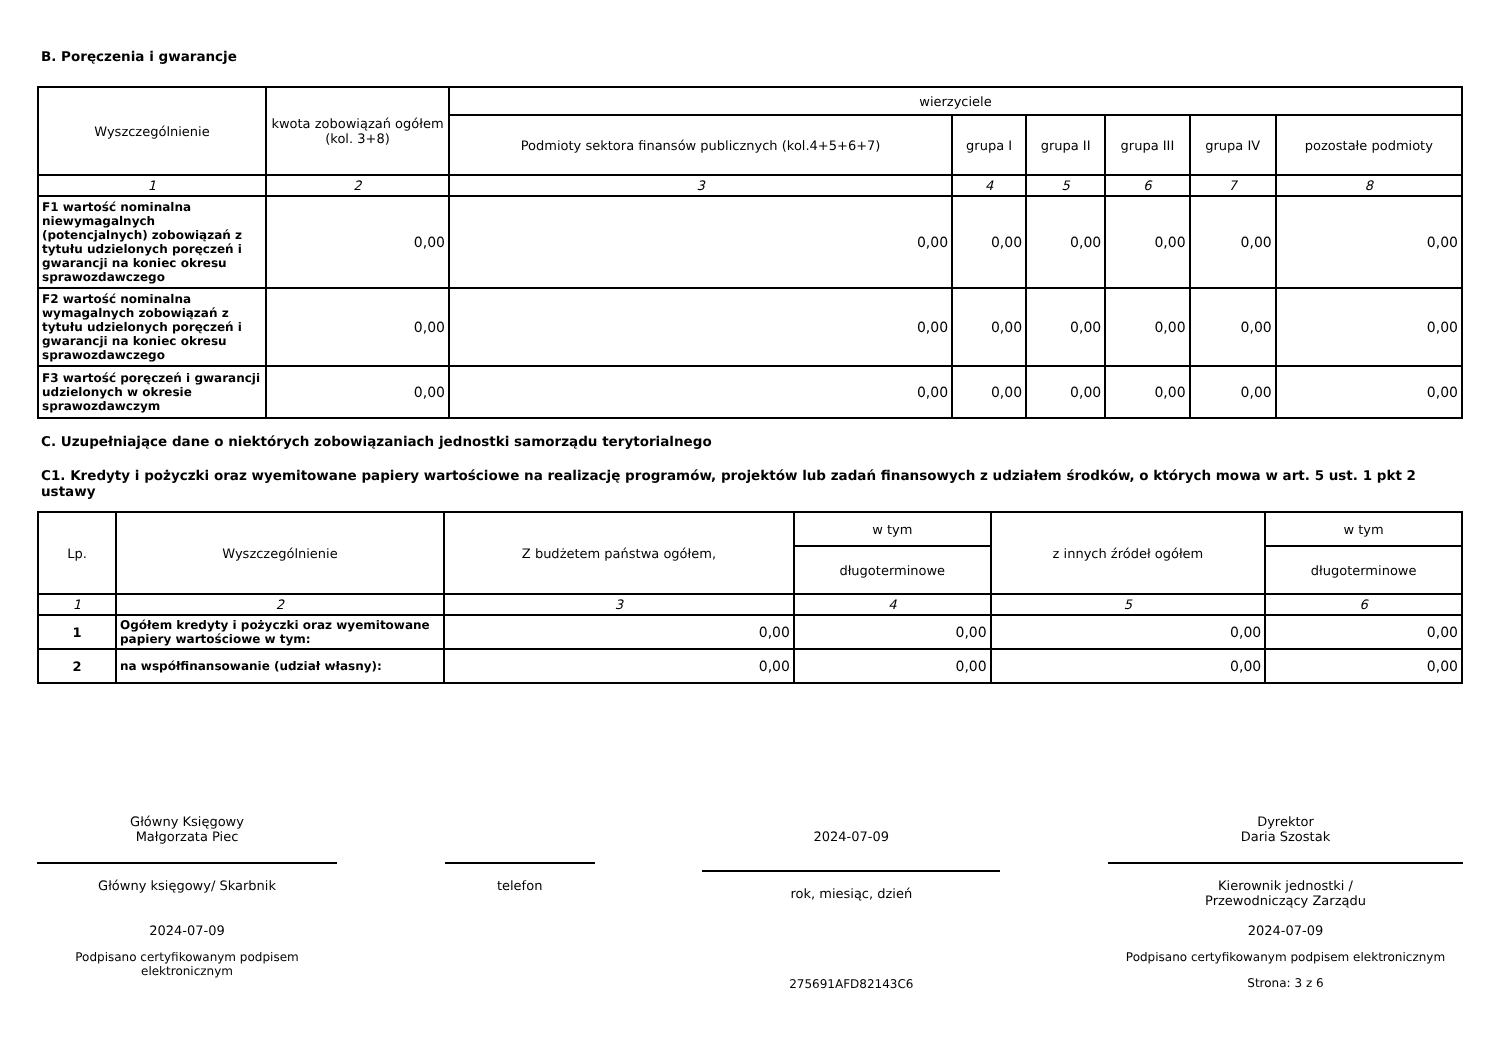B. Poręczenia i gwarancje
| Wyszczególnienie | kwota zobowiązań ogółem (kol. 3+8) | wierzyciele | | | | | |
| --- | --- | --- | --- | --- | --- | --- | --- |
| | | Podmioty sektora finansów publicznych (kol.4+5+6+7) | grupa I | grupa II | grupa III | grupa IV | pozostałe podmioty |
| 1 | 2 | 3 | 4 | 5 | 6 | 7 | 8 |
| F1 wartość nominalna niewymagalnych (potencjalnych) zobowiązań z tytułu udzielonych poręczeń i gwarancji na koniec okresu sprawozdawczego | 0,00 | 0,00 | 0,00 | 0,00 | 0,00 | 0,00 | 0,00 |
| F2 wartość nominalna wymagalnych zobowiązań z tytułu udzielonych poręczeń i gwarancji na koniec okresu sprawozdawczego | 0,00 | 0,00 | 0,00 | 0,00 | 0,00 | 0,00 | 0,00 |
| F3 wartość poręczeń i gwarancji udzielonych w okresie sprawozdawczym | 0,00 | 0,00 | 0,00 | 0,00 | 0,00 | 0,00 | 0,00 |
C. Uzupełniające dane o niektórych zobowiązaniach jednostki samorządu terytorialnego
C1. Kredyty i pożyczki oraz wyemitowane papiery wartościowe na realizację programów, projektów lub zadań finansowych z udziałem środków, o których mowa w art. 5 ust. 1 pkt 2 ustawy
| Lp. | Wyszczególnienie | Z budżetem państwa ogółem, | w tym | z innych źródeł ogółem | w tym |
| --- | --- | --- | --- | --- | --- |
| | | | długoterminowe | | długoterminowe |
| 1 | 2 | 3 | 4 | 5 | 6 |
| 1 | Ogółem kredyty i pożyczki oraz wyemitowane papiery wartościowe w tym: | 0,00 | 0,00 | 0,00 | 0,00 |
| 2 | na współfinansowanie (udział własny): | 0,00 | 0,00 | 0,00 | 0,00 |
Główny Księgowy
Małgorzata Piec
Główny księgowy/ Skarbnik
2024-07-09
Podpisano certyfikowanym podpisem elektronicznym
telefon
2024-07-09
rok, miesiąc, dzień
275691AFD82143C6
Dyrektor
Daria Szostak
Kierownik jednostki /
Przewodniczący Zarządu
2024-07-09
Podpisano certyfikowanym podpisem elektronicznym
Strona: 3 z 6